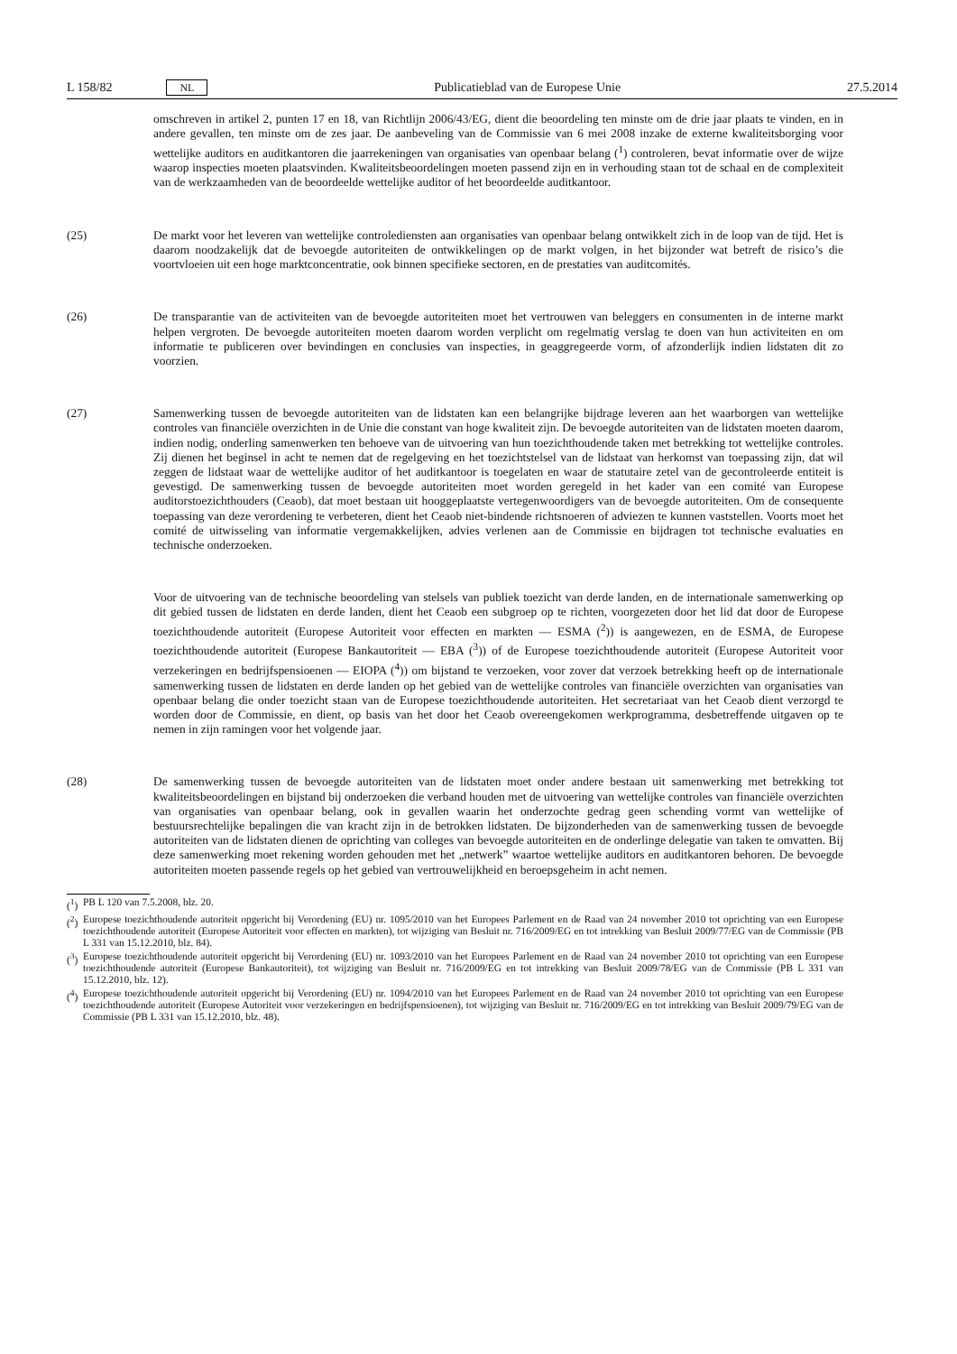L 158/82 NL
Publicatieblad van de Europese Unie 27.5.2014
omschreven in artikel 2, punten 17 en 18, van Richtlijn 2006/43/EG, dient die beoordeling ten minste om de drie jaar plaats te vinden, en in andere gevallen, ten minste om de zes jaar. De aanbeveling van de Commissie van 6 mei 2008 inzake de externe kwaliteitsborging voor wettelijke auditors en auditkantoren die jaarrekeningen van organisaties van openbaar belang (<sup>1</sup>) controleren, bevat informatie over de wijze waarop inspecties moeten plaatsvinden. Kwaliteitsbeoordelingen moeten passend zijn en in verhouding staan tot de schaal en de complexiteit van de werkzaamheden van de beoordeelde wettelijke auditor of het beoordeelde auditkantoor.
(25) De markt voor het leveren van wettelijke controlediensten aan organisaties van openbaar belang ontwikkelt zich in de loop van de tijd. Het is daarom noodzakelijk dat de bevoegde autoriteiten de ontwikkelingen op de markt volgen, in het bijzonder wat betreft de risico’s die voortvloeien uit een hoge marktconcentratie, ook binnen specifieke sectoren, en de prestaties van auditcomités.
(26) De transparantie van de activiteiten van de bevoegde autoriteiten moet het vertrouwen van beleggers en consumenten in de interne markt helpen vergroten. De bevoegde autoriteiten moeten daarom worden verplicht om regelmatig verslag te doen van hun activiteiten en om informatie te publiceren over bevindingen en conclusies van inspecties, in geaggregeerde vorm, of afzonderlijk indien lidstaten dit zo voorzien.
(27) Samenwerking tussen de bevoegde autoriteiten van de lidstaten kan een belangrijke bijdrage leveren aan het waarborgen van wettelijke controles van financiële overzichten in de Unie die constant van hoge kwaliteit zijn. De bevoegde autoriteiten van de lidstaten moeten daarom, indien nodig, onderling samenwerken ten behoeve van de uitvoering van hun toezichthoudende taken met betrekking tot wettelijke controles. Zij dienen het beginsel in acht te nemen dat de regelgeving en het toezichtstelsel van de lidstaat van herkomst van toepassing zijn, dat wil zeggen de lidstaat waar de wettelijke auditor of het auditkantoor is toegelaten en waar de statutaire zetel van de gecontroleerde entiteit is gevestigd. De samenwerking tussen de bevoegde autoriteiten moet worden geregeld in het kader van een comité van Europese auditorstoezichthouders (Ceaob), dat moet bestaan uit hooggeplaatste vertegenwoordigers van de bevoegde autoriteiten. Om de consequente toepassing van deze verordening te verbeteren, dient het Ceaob niet-bindende richtsnoeren of adviezen te kunnen vaststellen. Voorts moet het comité de uitwisseling van informatie vergemakkelijken, advies verlenen aan de Commissie en bijdragen tot technische evaluaties en technische onderzoeken.
Voor de uitvoering van de technische beoordeling van stelsels van publiek toezicht van derde landen, en de internationale samenwerking op dit gebied tussen de lidstaten en derde landen, dient het Ceaob een subgroep op te richten, voorgezeten door het lid dat door de Europese toezichthoudende autoriteit (Europese Autoriteit voor effecten en markten — ESMA (<sup>2</sup>)) is aangewezen, en de ESMA, de Europese toezichthoudende autoriteit (Europese Bankautoriteit — EBA (<sup>3</sup>)) of de Europese toezichthoudende autoriteit (Europese Autoriteit voor verzekeringen en bedrijfspensioenen — EIOPA (<sup>4</sup>)) om bijstand te verzoeken, voor zover dat verzoek betrekking heeft op de internationale samenwerking tussen de lidstaten en derde landen op het gebied van de wettelijke controles van financiële overzichten van organisaties van openbaar belang die onder toezicht staan van de Europese toezichthoudende autoriteiten. Het secretariaat van het Ceaob dient verzorgd te worden door de Commissie, en dient, op basis van het door het Ceaob overeengekomen werkprogramma, desbetreffende uitgaven op te nemen in zijn ramingen voor het volgende jaar.
(28) De samenwerking tussen de bevoegde autoriteiten van de lidstaten moet onder andere bestaan uit samenwerking met betrekking tot kwaliteitsbeoordelingen en bijstand bij onderzoeken die verband houden met de uitvoering van wettelijke controles van financiële overzichten van organisaties van openbaar belang, ook in gevallen waarin het onderzochte gedrag geen schending vormt van wettelijke of bestuursrechtelijke bepalingen die van kracht zijn in de betrokken lidstaten. De bijzonderheden van de samenwerking tussen de bevoegde autoriteiten van de lidstaten dienen de oprichting van colleges van bevoegde autoriteiten en de onderlinge delegatie van taken te omvatten. Bij deze samenwerking moet rekening worden gehouden met het „netwerk” waartoe wettelijke auditors en auditkantoren behoren. De bevoegde autoriteiten moeten passende regels op het gebied van vertrouwelijkheid en beroepsgeheim in acht nemen.
(<sup>1</sup>)
PB L 120 van 7.5.2008, blz. 20.
(<sup>2</sup>)
Europese toezichthoudende autoriteit opgericht bij Verordening (EU) nr. 1095/2010 van het Europees Parlement en de Raad van 24 november 2010 tot oprichting van een Europese toezichthoudende autoriteit (Europese Autoriteit voor effecten en markten), tot wijziging van Besluit nr. 716/2009/EG en tot intrekking van Besluit 2009/77/EG van de Commissie (PB L 331 van 15.12.2010, blz. 84).
(<sup>3</sup>)
Europese toezichthoudende autoriteit opgericht bij Verordening (EU) nr. 1093/2010 van het Europees Parlement en de Raad van 24 november 2010 tot oprichting van een Europese toezichthoudende autoriteit (Europese Bankautoriteit), tot wijziging van Besluit nr. 716/2009/EG en tot intrekking van Besluit 2009/78/EG van de Commissie (PB L 331 van 15.12.2010, blz. 12).
(<sup>4</sup>)
Europese toezichthoudende autoriteit opgericht bij Verordening (EU) nr. 1094/2010 van het Europees Parlement en de Raad van 24 november 2010 tot oprichting van een Europese toezichthoudende autoriteit (Europese Autoriteit voor verzekeringen en bedrijfspensioenen), tot wijziging van Besluit nr. 716/2009/EG en tot intrekking van Besluit 2009/79/EG van de Commissie (PB L 331 van 15.12.2010, blz. 48).